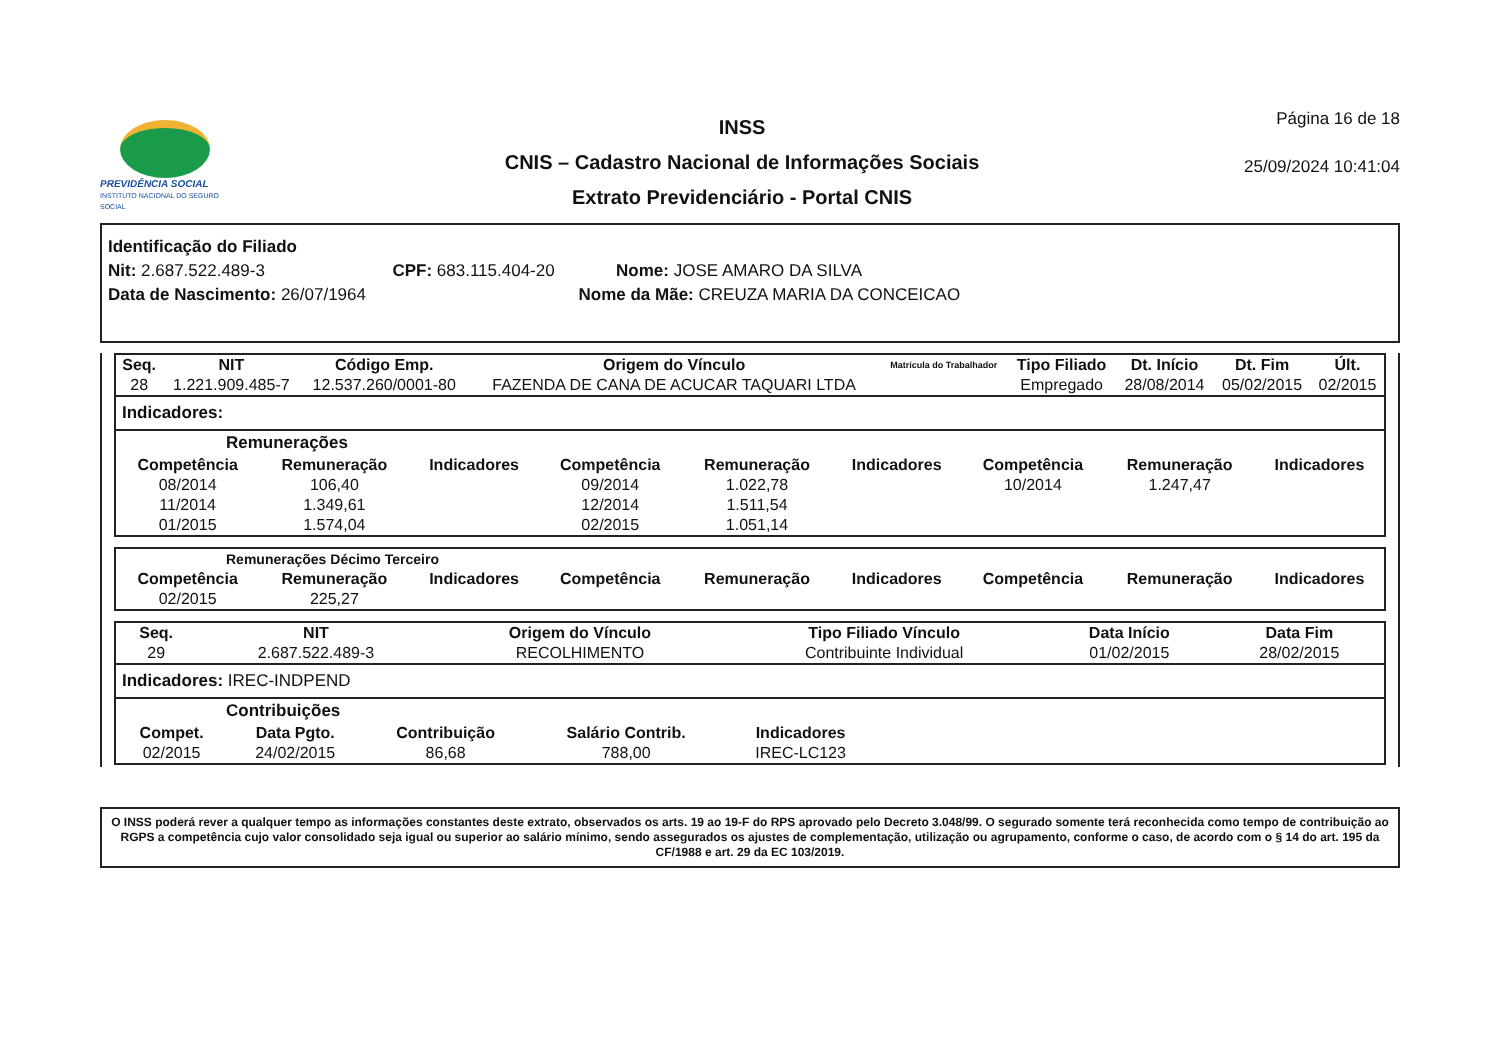PREVIDÊNCIA SOCIAL
INSTITUTO NACIONAL DO SEGURO SOCIAL
INSS
CNIS – Cadastro Nacional de Informações Sociais
Extrato Previdenciário - Portal CNIS
Página 16 de 18
25/09/2024 10:41:04
Identificação do Filiado
Nit: 2.687.522.489-3 CPF: 683.115.404-20 Nome: JOSE AMARO DA SILVA
Data de Nascimento: 26/07/1964 Nome da Mãe: CREUZA MARIA DA CONCEICAO
| Seq. | NIT | Código Emp. | Origem do Vínculo | Matrícula do Trabalhador | Tipo Filiado | Dt. Início | Dt. Fim | Últ. |
| --- | --- | --- | --- | --- | --- | --- | --- | --- |
| 28 | 1.221.909.485-7 | 12.537.260/0001-80 | FAZENDA DE CANA DE ACUCAR TAQUARI LTDA | | Empregado | 28/08/2014 | 05/02/2015 | 02/2015 |
Indicadores:
Remunerações
| Competência | Remuneração | Indicadores | Competência | Remuneração | Indicadores | Competência | Remuneração | Indicadores |
| --- | --- | --- | --- | --- | --- | --- | --- | --- |
| 08/2014 | 106,40 | | 09/2014 | 1.022,78 | | 10/2014 | 1.247,47 | |
| 11/2014 | 1.349,61 | | 12/2014 | 1.511,54 | | | | |
| 01/2015 | 1.574,04 | | 02/2015 | 1.051,14 | | | | |
Remunerações Décimo Terceiro
| Competência | Remuneração | Indicadores | Competência | Remuneração | Indicadores | Competência | Remuneração | Indicadores |
| --- | --- | --- | --- | --- | --- | --- | --- | --- |
| 02/2015 | 225,27 | | | | | | | |
| Seq. | NIT | Origem do Vínculo | Tipo Filiado Vínculo | Data Início | Data Fim |
| --- | --- | --- | --- | --- | --- |
| 29 | 2.687.522.489-3 | RECOLHIMENTO | Contribuinte Individual | 01/02/2015 | 28/02/2015 |
Indicadores: IREC-INDPEND
Contribuições
| Compet. | Data Pgto. | Contribuição | Salário Contrib. | Indicadores |
| --- | --- | --- | --- | --- |
| 02/2015 | 24/02/2015 | 86,68 | 788,00 | IREC-LC123 |
O INSS poderá rever a qualquer tempo as informações constantes deste extrato, observados os arts. 19 ao 19-F do RPS aprovado pelo Decreto 3.048/99. O segurado somente terá reconhecida como tempo de contribuição ao RGPS a competência cujo valor consolidado seja igual ou superior ao salário mínimo, sendo assegurados os ajustes de complementação, utilização ou agrupamento, conforme o caso, de acordo com o § 14 do art. 195 da CF/1988 e art. 29 da EC 103/2019.